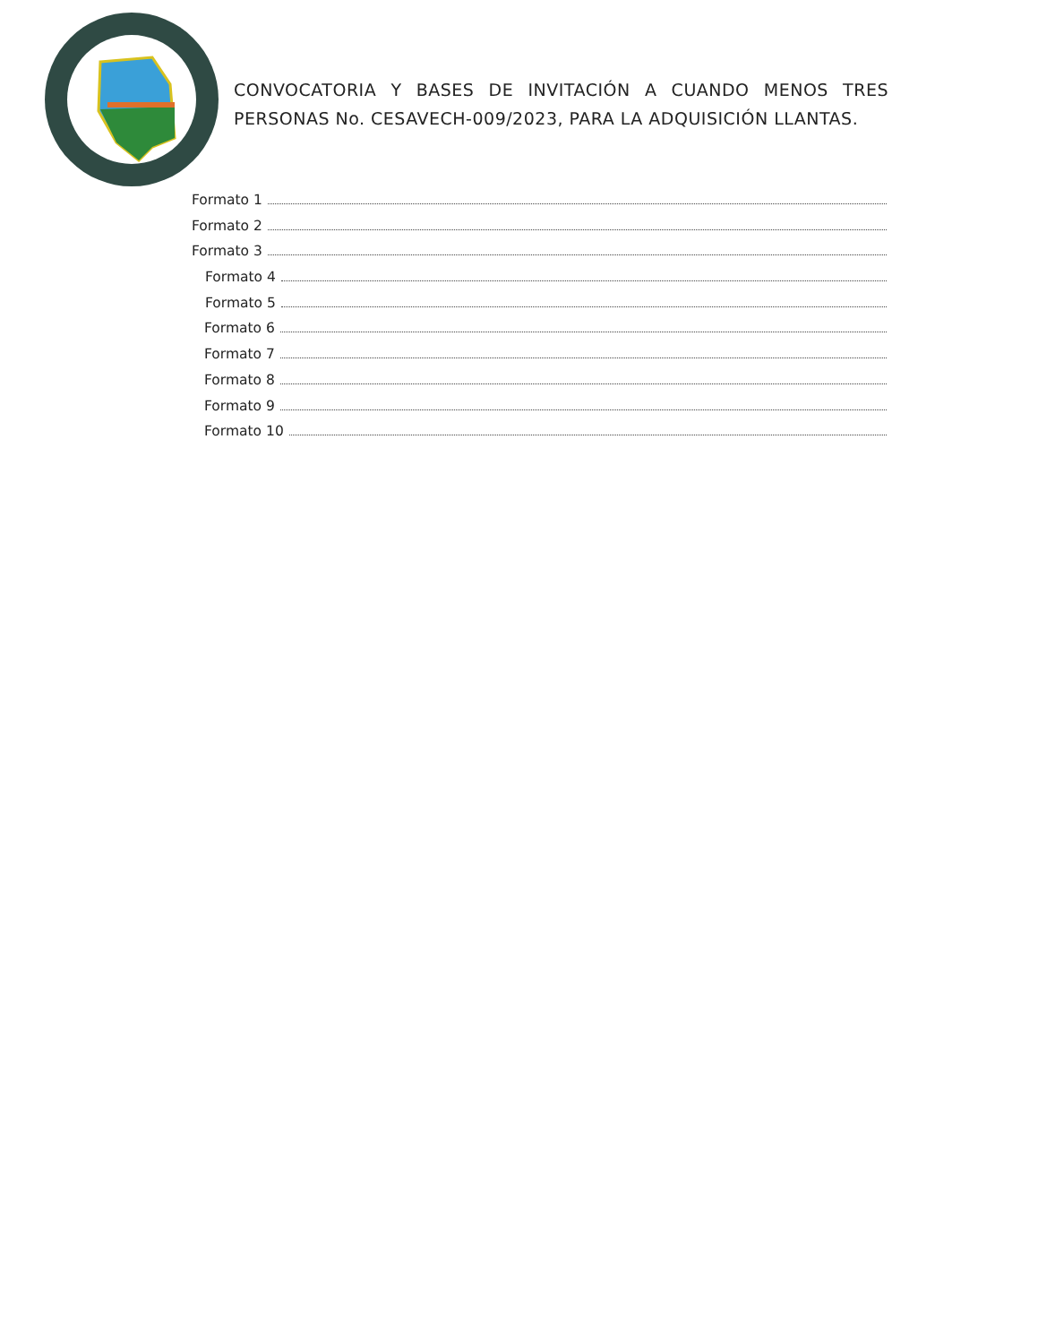CONVOCATORIA Y BASES DE INVITACIÓN A CUANDO MENOS TRES PERSONAS No. CESAVECH-009/2023, PARA LA ADQUISICIÓN LLANTAS.
Formato 1
Formato 2
Formato 3
Formato 4
Formato 5
Formato 6
Formato 7
Formato 8
Formato 9
Formato 10